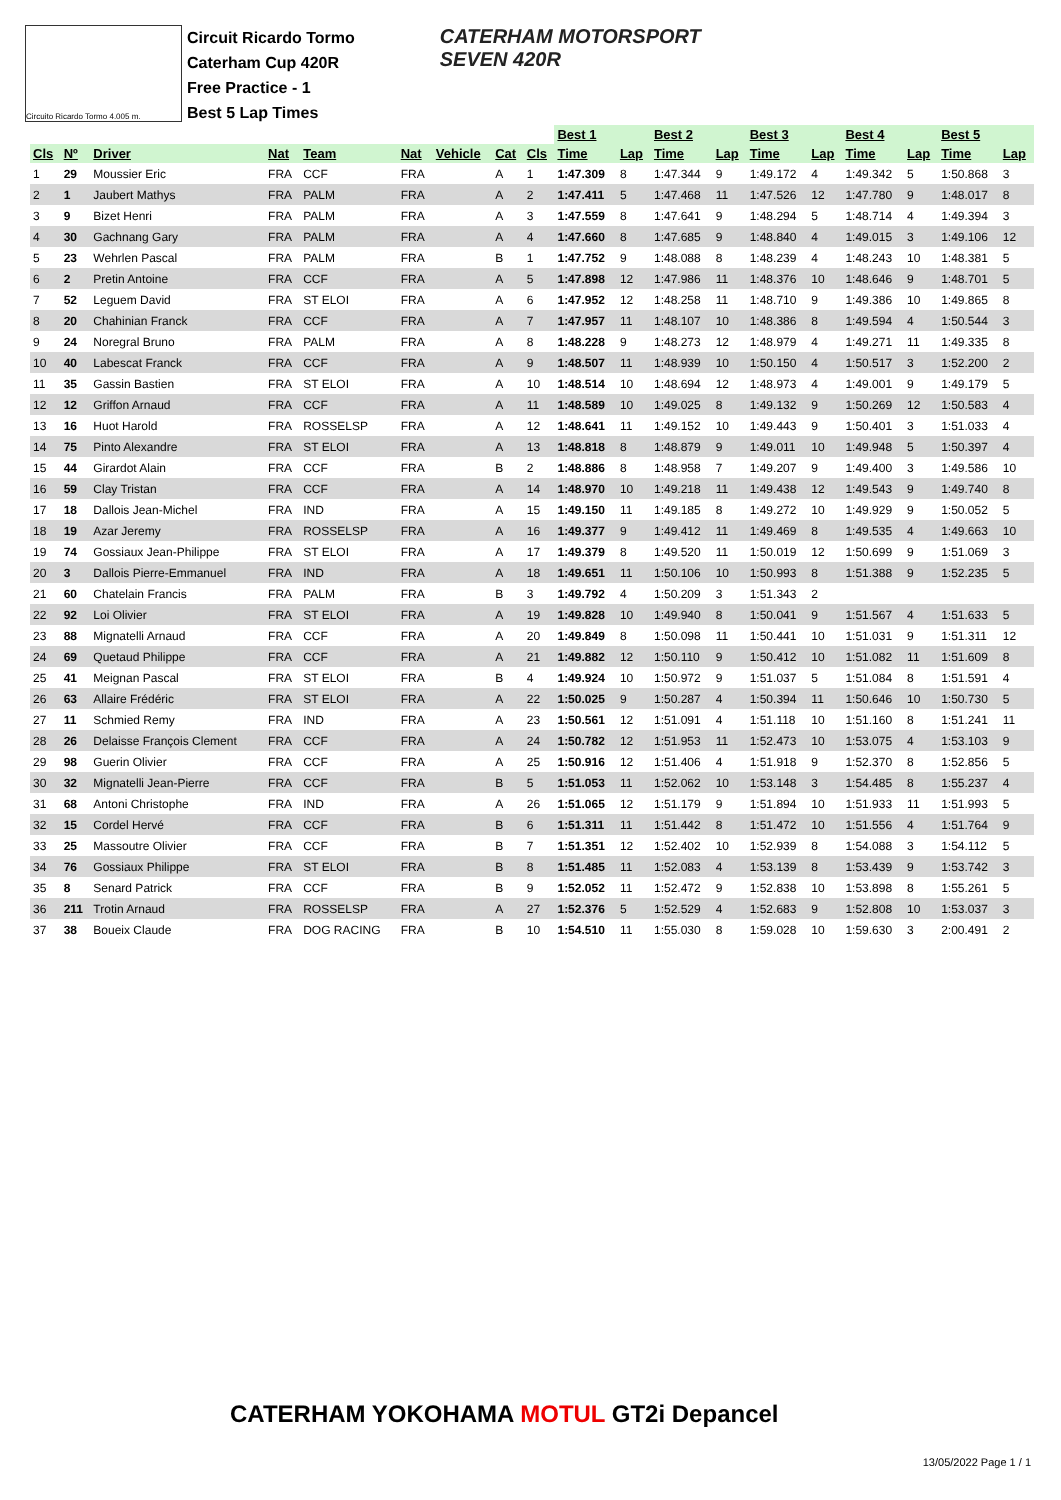Circuito Ricardo Tormo 4.005 m.
Circuit Ricardo Tormo
Caterham Cup 420R
Free Practice - 1
Best 5 Lap Times
CATERHAM MOTORSPORT
SEVEN 420R
| | | | | | | | | | Best 1 | | Best 2 | | Best 3 | | Best 4 | | Best 5 | |
| --- | --- | --- | --- | --- | --- | --- | --- | --- | --- | --- | --- | --- | --- | --- | --- | --- | --- | --- |
| Cls | Nº | Driver | Nat | Team | Nat | Vehicle | Cat | Cls | Time | Lap | Time | Lap | Time | Lap | Time | Lap | Time | Lap |
| 1 | 29 | Moussier Eric | FRA | CCF | FRA | | A | 1 | 1:47.309 | 8 | 1:47.344 | 9 | 1:49.172 | 4 | 1:49.342 | 5 | 1:50.868 | 3 |
| 2 | 1 | Jaubert Mathys | FRA | PALM | FRA | | A | 2 | 1:47.411 | 5 | 1:47.468 | 11 | 1:47.526 | 12 | 1:47.780 | 9 | 1:48.017 | 8 |
| 3 | 9 | Bizet Henri | FRA | PALM | FRA | | A | 3 | 1:47.559 | 8 | 1:47.641 | 9 | 1:48.294 | 5 | 1:48.714 | 4 | 1:49.394 | 3 |
| 4 | 30 | Gachnang Gary | FRA | PALM | FRA | | A | 4 | 1:47.660 | 8 | 1:47.685 | 9 | 1:48.840 | 4 | 1:49.015 | 3 | 1:49.106 | 12 |
| 5 | 23 | Wehrlen Pascal | FRA | PALM | FRA | | B | 1 | 1:47.752 | 9 | 1:48.088 | 8 | 1:48.239 | 4 | 1:48.243 | 10 | 1:48.381 | 5 |
| 6 | 2 | Pretin Antoine | FRA | CCF | FRA | | A | 5 | 1:47.898 | 12 | 1:47.986 | 11 | 1:48.376 | 10 | 1:48.646 | 9 | 1:48.701 | 5 |
| 7 | 52 | Leguem David | FRA | ST ELOI | FRA | | A | 6 | 1:47.952 | 12 | 1:48.258 | 11 | 1:48.710 | 9 | 1:49.386 | 10 | 1:49.865 | 8 |
| 8 | 20 | Chahinian Franck | FRA | CCF | FRA | | A | 7 | 1:47.957 | 11 | 1:48.107 | 10 | 1:48.386 | 8 | 1:49.594 | 4 | 1:50.544 | 3 |
| 9 | 24 | Noregral Bruno | FRA | PALM | FRA | | A | 8 | 1:48.228 | 9 | 1:48.273 | 12 | 1:48.979 | 4 | 1:49.271 | 11 | 1:49.335 | 8 |
| 10 | 40 | Labescat Franck | FRA | CCF | FRA | | A | 9 | 1:48.507 | 11 | 1:48.939 | 10 | 1:50.150 | 4 | 1:50.517 | 3 | 1:52.200 | 2 |
| 11 | 35 | Gassin Bastien | FRA | ST ELOI | FRA | | A | 10 | 1:48.514 | 10 | 1:48.694 | 12 | 1:48.973 | 4 | 1:49.001 | 9 | 1:49.179 | 5 |
| 12 | 12 | Griffon Arnaud | FRA | CCF | FRA | | A | 11 | 1:48.589 | 10 | 1:49.025 | 8 | 1:49.132 | 9 | 1:50.269 | 12 | 1:50.583 | 4 |
| 13 | 16 | Huot Harold | FRA | ROSSELSP | FRA | | A | 12 | 1:48.641 | 11 | 1:49.152 | 10 | 1:49.443 | 9 | 1:50.401 | 3 | 1:51.033 | 4 |
| 14 | 75 | Pinto Alexandre | FRA | ST ELOI | FRA | | A | 13 | 1:48.818 | 8 | 1:48.879 | 9 | 1:49.011 | 10 | 1:49.948 | 5 | 1:50.397 | 4 |
| 15 | 44 | Girardot Alain | FRA | CCF | FRA | | B | 2 | 1:48.886 | 8 | 1:48.958 | 7 | 1:49.207 | 9 | 1:49.400 | 3 | 1:49.586 | 10 |
| 16 | 59 | Clay Tristan | FRA | CCF | FRA | | A | 14 | 1:48.970 | 10 | 1:49.218 | 11 | 1:49.438 | 12 | 1:49.543 | 9 | 1:49.740 | 8 |
| 17 | 18 | Dallois Jean-Michel | FRA | IND | FRA | | A | 15 | 1:49.150 | 11 | 1:49.185 | 8 | 1:49.272 | 10 | 1:49.929 | 9 | 1:50.052 | 5 |
| 18 | 19 | Azar Jeremy | FRA | ROSSELSP | FRA | | A | 16 | 1:49.377 | 9 | 1:49.412 | 11 | 1:49.469 | 8 | 1:49.535 | 4 | 1:49.663 | 10 |
| 19 | 74 | Gossiaux Jean-Philippe | FRA | ST ELOI | FRA | | A | 17 | 1:49.379 | 8 | 1:49.520 | 11 | 1:50.019 | 12 | 1:50.699 | 9 | 1:51.069 | 3 |
| 20 | 3 | Dallois Pierre-Emmanuel | FRA | IND | FRA | | A | 18 | 1:49.651 | 11 | 1:50.106 | 10 | 1:50.993 | 8 | 1:51.388 | 9 | 1:52.235 | 5 |
| 21 | 60 | Chatelain Francis | FRA | PALM | FRA | | B | 3 | 1:49.792 | 4 | 1:50.209 | 3 | 1:51.343 | 2 | | | | |
| 22 | 92 | Loi Olivier | FRA | ST ELOI | FRA | | A | 19 | 1:49.828 | 10 | 1:49.940 | 8 | 1:50.041 | 9 | 1:51.567 | 4 | 1:51.633 | 5 |
| 23 | 88 | Mignatelli Arnaud | FRA | CCF | FRA | | A | 20 | 1:49.849 | 8 | 1:50.098 | 11 | 1:50.441 | 10 | 1:51.031 | 9 | 1:51.311 | 12 |
| 24 | 69 | Quetaud Philippe | FRA | CCF | FRA | | A | 21 | 1:49.882 | 12 | 1:50.110 | 9 | 1:50.412 | 10 | 1:51.082 | 11 | 1:51.609 | 8 |
| 25 | 41 | Meignan Pascal | FRA | ST ELOI | FRA | | B | 4 | 1:49.924 | 10 | 1:50.972 | 9 | 1:51.037 | 5 | 1:51.084 | 8 | 1:51.591 | 4 |
| 26 | 63 | Allaire Frédéric | FRA | ST ELOI | FRA | | A | 22 | 1:50.025 | 9 | 1:50.287 | 4 | 1:50.394 | 11 | 1:50.646 | 10 | 1:50.730 | 5 |
| 27 | 11 | Schmied Remy | FRA | IND | FRA | | A | 23 | 1:50.561 | 12 | 1:51.091 | 4 | 1:51.118 | 10 | 1:51.160 | 8 | 1:51.241 | 11 |
| 28 | 26 | Delaisse François Clement | FRA | CCF | FRA | | A | 24 | 1:50.782 | 12 | 1:51.953 | 11 | 1:52.473 | 10 | 1:53.075 | 4 | 1:53.103 | 9 |
| 29 | 98 | Guerin Olivier | FRA | CCF | FRA | | A | 25 | 1:50.916 | 12 | 1:51.406 | 4 | 1:51.918 | 9 | 1:52.370 | 8 | 1:52.856 | 5 |
| 30 | 32 | Mignatelli Jean-Pierre | FRA | CCF | FRA | | B | 5 | 1:51.053 | 11 | 1:52.062 | 10 | 1:53.148 | 3 | 1:54.485 | 8 | 1:55.237 | 4 |
| 31 | 68 | Antoni Christophe | FRA | IND | FRA | | A | 26 | 1:51.065 | 12 | 1:51.179 | 9 | 1:51.894 | 10 | 1:51.933 | 11 | 1:51.993 | 5 |
| 32 | 15 | Cordel Hervé | FRA | CCF | FRA | | B | 6 | 1:51.311 | 11 | 1:51.442 | 8 | 1:51.472 | 10 | 1:51.556 | 4 | 1:51.764 | 9 |
| 33 | 25 | Massoutre Olivier | FRA | CCF | FRA | | B | 7 | 1:51.351 | 12 | 1:52.402 | 10 | 1:52.939 | 8 | 1:54.088 | 3 | 1:54.112 | 5 |
| 34 | 76 | Gossiaux Philippe | FRA | ST ELOI | FRA | | B | 8 | 1:51.485 | 11 | 1:52.083 | 4 | 1:53.139 | 8 | 1:53.439 | 9 | 1:53.742 | 3 |
| 35 | 8 | Senard Patrick | FRA | CCF | FRA | | B | 9 | 1:52.052 | 11 | 1:52.472 | 9 | 1:52.838 | 10 | 1:53.898 | 8 | 1:55.261 | 5 |
| 36 | 211 | Trotin Arnaud | FRA | ROSSELSP | FRA | | A | 27 | 1:52.376 | 5 | 1:52.529 | 4 | 1:52.683 | 9 | 1:52.808 | 10 | 1:53.037 | 3 |
| 37 | 38 | Boueix Claude | FRA | DOG RACING | FRA | | B | 10 | 1:54.510 | 11 | 1:55.030 | 8 | 1:59.028 | 10 | 1:59.630 | 3 | 2:00.491 | 2 |
CATERHAM YOKOHAMA MOTUL GT2i Depancel
13/05/2022 Page 1 / 1